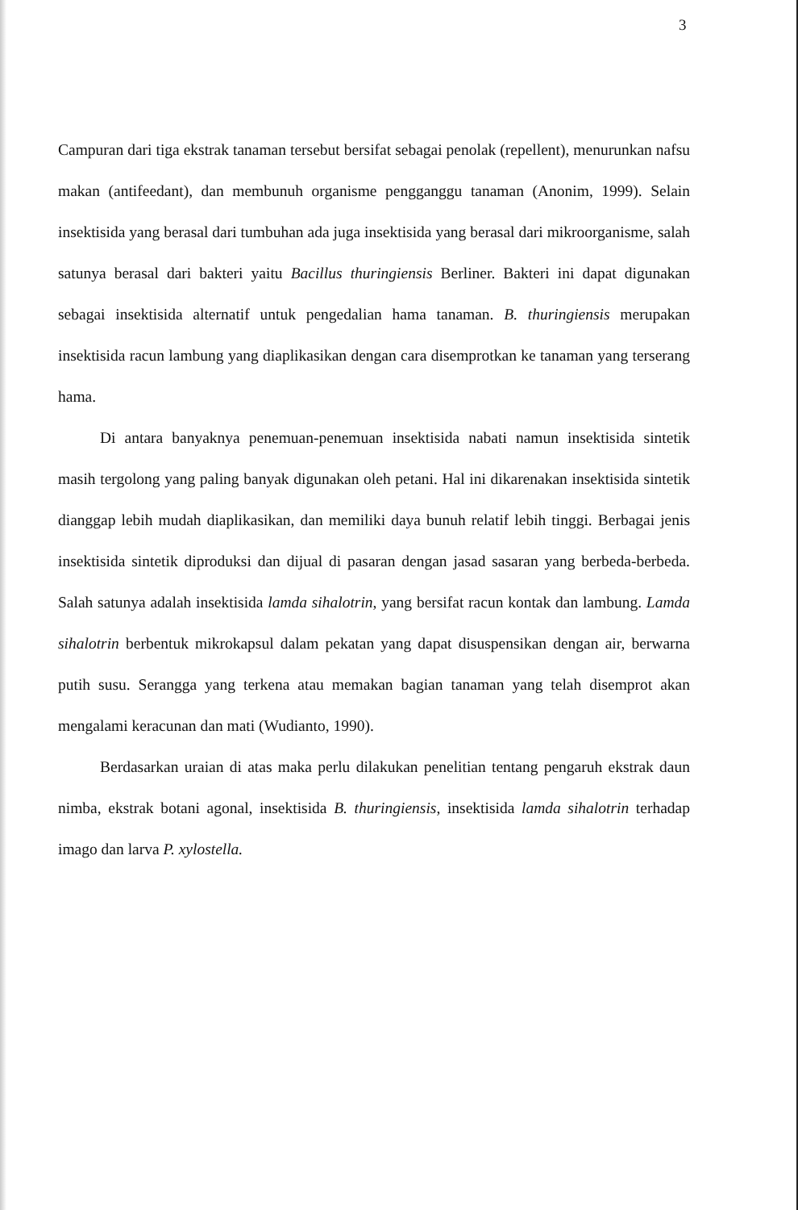3
Campuran dari tiga ekstrak tanaman tersebut bersifat sebagai penolak (repellent), menurunkan nafsu makan (antifeedant), dan membunuh organisme pengganggu tanaman (Anonim, 1999). Selain insektisida yang berasal dari tumbuhan ada juga insektisida yang berasal dari mikroorganisme, salah satunya berasal dari bakteri yaitu Bacillus thuringiensis Berliner. Bakteri ini dapat digunakan sebagai insektisida alternatif untuk pengedalian hama tanaman. B. thuringiensis merupakan insektisida racun lambung yang diaplikasikan dengan cara disemprotkan ke tanaman yang terserang hama.
Di antara banyaknya penemuan-penemuan insektisida nabati namun insektisida sintetik masih tergolong yang paling banyak digunakan oleh petani. Hal ini dikarenakan insektisida sintetik dianggap lebih mudah diaplikasikan, dan memiliki daya bunuh relatif lebih tinggi. Berbagai jenis insektisida sintetik diproduksi dan dijual di pasaran dengan jasad sasaran yang berbeda-berbeda. Salah satunya adalah insektisida lamda sihalotrin, yang bersifat racun kontak dan lambung. Lamda sihalotrin berbentuk mikrokapsul dalam pekatan yang dapat disuspensikan dengan air, berwarna putih susu. Serangga yang terkena atau memakan bagian tanaman yang telah disemprot akan mengalami keracunan dan mati (Wudianto, 1990).
Berdasarkan uraian di atas maka perlu dilakukan penelitian tentang pengaruh ekstrak daun nimba, ekstrak botani agonal, insektisida B. thuringiensis, insektisida lamda sihalotrin terhadap imago dan larva P. xylostella.